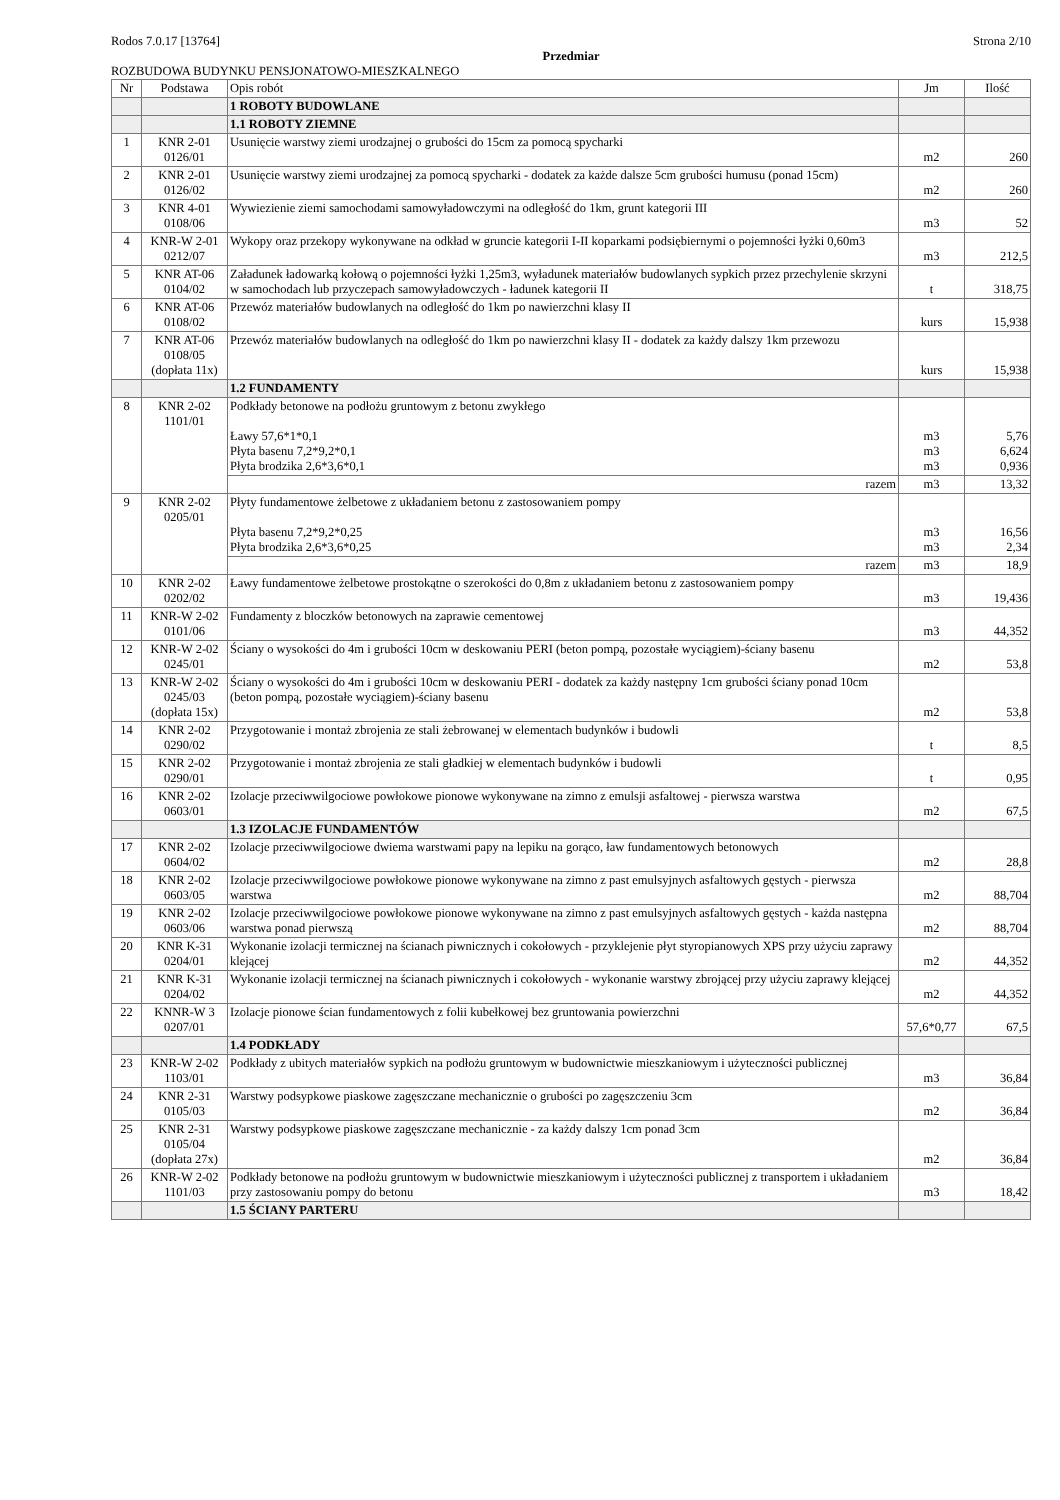Rodos 7.0.17 [13764] Strona 2/10
Przedmiar
ROZBUDOWA BUDYNKU PENSJONATOWO-MIESZKALNEGO
| Nr | Podstawa | Opis robót | Jm | Ilość |
| --- | --- | --- | --- | --- |
| | | 1 ROBOTY BUDOWLANE | | |
| | | 1.1 ROBOTY ZIEMNE | | |
| 1 | KNR 2-01 0126/01 | Usunięcie warstwy ziemi urodzajnej o grubości do 15cm za pomocą spycharki | m2 | 260 |
| 2 | KNR 2-01 0126/02 | Usunięcie warstwy ziemi urodzajnej za pomocą spycharki - dodatek za każde dalsze 5cm grubości humusu (ponad 15cm) | m2 | 260 |
| 3 | KNR 4-01 0108/06 | Wywiezienie ziemi samochodami samowyładowczymi na odległość do 1km, grunt kategorii III | m3 | 52 |
| 4 | KNR-W 2-01 0212/07 | Wykopy oraz przekopy wykonywane na odkład w gruncie kategorii I-II koparkami podsiębiernymi o pojemności łyżki 0,60m3 | m3 | 212,5 |
| 5 | KNR AT-06 0104/02 | Załadunek ładowarką kołową o pojemności łyżki 1,25m3, wyładunek materiałów budowlanych sypkich przez przechylenie skrzyni w samochodach lub przyczepach samowyładowczych - ładunek kategorii II | t | 318,75 |
| 6 | KNR AT-06 0108/02 | Przewóz materiałów budowlanych na odległość do 1km po nawierzchni klasy II | kurs | 15,938 |
| 7 | KNR AT-06 0108/05 (dopłata 11x) | Przewóz materiałów budowlanych na odległość do 1km po nawierzchni klasy II - dodatek za każdy dalszy 1km przewozu | kurs | 15,938 |
| | | 1.2 FUNDAMENTY | | |
| 8 | KNR 2-02 1101/01 | Podkłady betonowe na podłożu gruntowym z betonu zwykłego Ławy 57,6*1*0,1 Płyta basenu 7,2*9,2*0,1 Płyta brodzika 2,6*3,6*0,1 | m3 m3 m3 | 5,76 6,624 0,936 |
| | | razem | m3 | 13,32 |
| 9 | KNR 2-02 0205/01 | Płyty fundamentowe żelbetowe z układaniem betonu z zastosowaniem pompy Płyta basenu 7,2*9,2*0,25 Płyta brodzika 2,6*3,6*0,25 | m3 m3 | 16,56 2,34 |
| | | razem | m3 | 18,9 |
| 10 | KNR 2-02 0202/02 | Ławy fundamentowe żelbetowe prostokątne o szerokości do 0,8m z układaniem betonu z zastosowaniem pompy | m3 | 19,436 |
| 11 | KNR-W 2-02 0101/06 | Fundamenty z bloczków betonowych na zaprawie cementowej | m3 | 44,352 |
| 12 | KNR-W 2-02 0245/01 | Ściany o wysokości do 4m i grubości 10cm w deskowaniu PERI (beton pompą, pozostałe wyciągiem)-ściany basenu | m2 | 53,8 |
| 13 | KNR-W 2-02 0245/03 (dopłata 15x) | Ściany o wysokości do 4m i grubości 10cm w deskowaniu PERI - dodatek za każdy następny 1cm grubości ściany ponad 10cm (beton pompą, pozostałe wyciągiem)-ściany basenu | m2 | 53,8 |
| 14 | KNR 2-02 0290/02 | Przygotowanie i montaż zbrojenia ze stali żebrowanej w elementach budynków i budowli | t | 8,5 |
| 15 | KNR 2-02 0290/01 | Przygotowanie i montaż zbrojenia ze stali gładkiej w elementach budynków i budowli | t | 0,95 |
| 16 | KNR 2-02 0603/01 | Izolacje przeciwwilgociowe powłokowe pionowe wykonywane na zimno z emulsji asfaltowej - pierwsza warstwa | m2 | 67,5 |
| | | 1.3 IZOLACJE FUNDAMENTÓW | | |
| 17 | KNR 2-02 0604/02 | Izolacje przeciwwilgociowe dwiema warstwami papy na lepiku na gorąco, ław fundamentowych betonowych | m2 | 28,8 |
| 18 | KNR 2-02 0603/05 | Izolacje przeciwwilgociowe powłokowe pionowe wykonywane na zimno z past emulsyjnych asfaltowych gęstych - pierwsza warstwa | m2 | 88,704 |
| 19 | KNR 2-02 0603/06 | Izolacje przeciwwilgociowe powłokowe pionowe wykonywane na zimno z past emulsyjnych asfaltowych gęstych - każda następna warstwa ponad pierwszą | m2 | 88,704 |
| 20 | KNR K-31 0204/01 | Wykonanie izolacji termicznej na ścianach piwnicznych i cokołowych - przyklejenie płyt styropianowych XPS przy użyciu zaprawy klejącej | m2 | 44,352 |
| 21 | KNR K-31 0204/02 | Wykonanie izolacji termicznej na ścianach piwnicznych i cokołowych - wykonanie warstwy zbrojącej przy użyciu zaprawy klejącej | m2 | 44,352 |
| 22 | KNNR-W 3 0207/01 | Izolacje pionowe ścian fundamentowych z folii kubełkowej bez gruntowania powierzchni | 57,6*0,77 | 67,5 |
| | | 1.4 PODKŁADY | | |
| 23 | KNR-W 2-02 1103/01 | Podkłady z ubitych materiałów sypkich na podłożu gruntowym w budownictwie mieszkaniowym i użyteczności publicznej | m3 | 36,84 |
| 24 | KNR 2-31 0105/03 | Warstwy podsypkowe piaskowe zagęszczane mechanicznie o grubości po zagęszczeniu 3cm | m2 | 36,84 |
| 25 | KNR 2-31 0105/04 (dopłata 27x) | Warstwy podsypkowe piaskowe zagęszczane mechanicznie - za każdy dalszy 1cm ponad 3cm | m2 | 36,84 |
| 26 | KNR-W 2-02 1101/03 | Podkłady betonowe na podłożu gruntowym w budownictwie mieszkaniowym i użyteczności publicznej z transportem i układaniem przy zastosowaniu pompy do betonu | m3 | 18,42 |
| | | 1.5 ŚCIANY PARTERU | | |